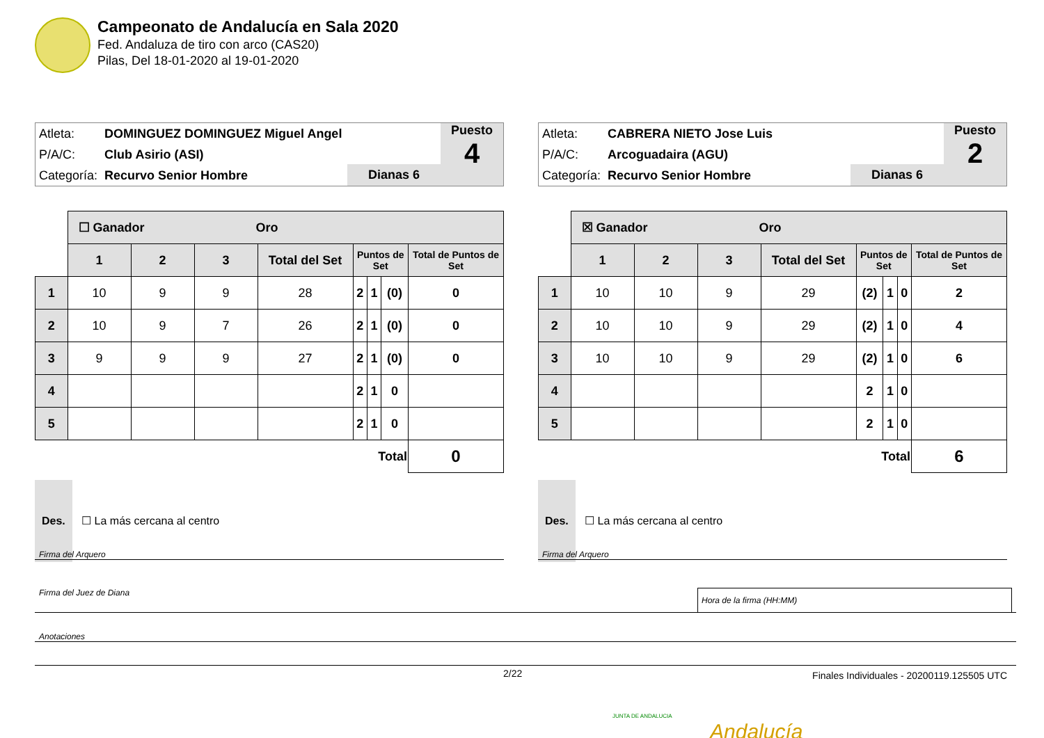Campeonato de Andalucía en Sala 2020
Fed. Andaluza de tiro con arco (CAS20)
Pilas, Del 18-01-2020 al 19-01-2020
| Atleta: | DOMINGUEZ DOMINGUEZ Miguel Angel |
| P/A/C: | Club Asirio (ASI) |
| Categoría: | Recurvo Senior Hombre |
Dianas 6
Puesto
4
| | ☐ Ganador Oro | | | | | | | |
| --- | --- | --- | --- | --- | --- | --- | --- | --- |
| | 1 | 2 | 3 | Total del Set | Puntos de Set | | | Total de Puntos de Set |
| 1 | 10 | 9 | 9 | 28 | 2 | 1 | (0) | 0 |
| 2 | 10 | 9 | 7 | 26 | 2 | 1 | (0) | 0 |
| 3 | 9 | 9 | 9 | 27 | 2 | 1 | (0) | 0 |
| 4 | | | | | 2 | 1 | 0 | |
| 5 | | | | | 2 | 1 | 0 | |
| Total | | | | | | | | 0 |
Des. ☐ La más cercana al centro
| Atleta: | CABRERA NIETO Jose Luis |
| P/A/C: | Arcoguadaira (AGU) |
| Categoría: | Recurvo Senior Hombre |
Dianas 6
Puesto
2
| | ☒ Ganador Oro | | | | | | | |
| --- | --- | --- | --- | --- | --- | --- | --- | --- |
| | 1 | 2 | 3 | Total del Set | Puntos de Set | | | Total de Puntos de Set |
| 1 | 10 | 10 | 9 | 29 | (2) | 1 | 0 | 2 |
| 2 | 10 | 10 | 9 | 29 | (2) | 1 | 0 | 4 |
| 3 | 10 | 10 | 9 | 29 | (2) | 1 | 0 | 6 |
| 4 | | | | | 2 | 1 | 0 | |
| 5 | | | | | 2 | 1 | 0 | |
| Total | | | | | | | | 6 |
Des. ☐ La más cercana al centro
Firma del Arquero Firma del Arquero
Firma del Juez de Diana Hora de la firma (HH:MM)
Anotaciones
2/22
Finales Individuales - 20200119.125505 UTC
Andalucía
JUNTA DE ANDALUCIA